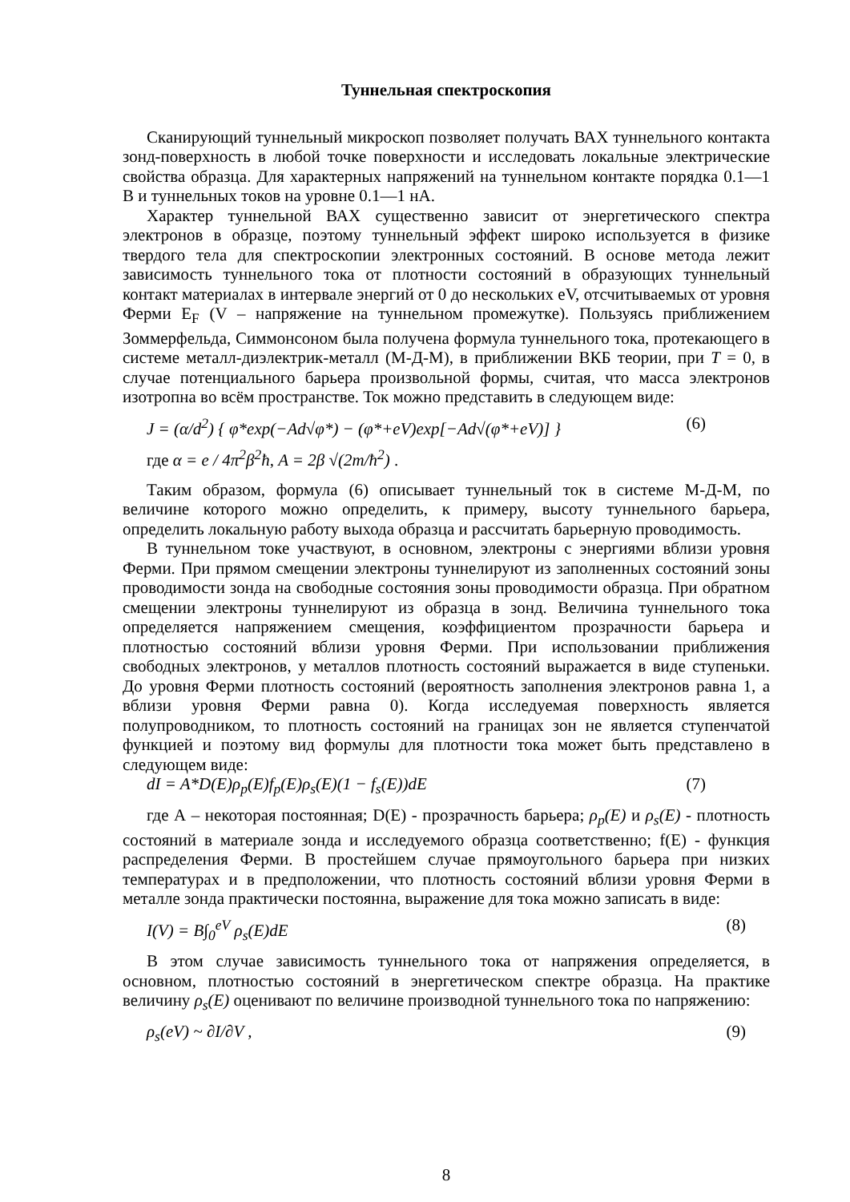Туннельная спектроскопия
Сканирующий туннельный микроскоп позволяет получать ВАХ туннельного контакта зонд-поверхность в любой точке поверхности и исследовать локальные электрические свойства образца. Для характерных напряжений на туннельном контакте порядка 0.1—1 В и туннельных токов на уровне 0.1—1 нА.
Характер туннельной ВАХ существенно зависит от энергетического спектра электронов в образце, поэтому туннельный эффект широко используется в физике твердого тела для спектроскопии электронных состояний. В основе метода лежит зависимость туннельного тока от плотности состояний в образующих туннельный контакт материалах в интервале энергий от 0 до нескольких eV, отсчитываемых от уровня Ферми E<sub>F</sub> (V – напряжение на туннельном промежутке). Пользуясь приближением Зоммерфельда, Симмонсоном была получена формула туннельного тока, протекающего в системе металл-диэлектрик-металл (М-Д-М), в приближении ВКБ теории, при T = 0, в случае потенциального барьера произвольной формы, считая, что масса электронов изотропна во всём пространстве. Ток можно представить в следующем виде:
J = (α/d<sup>2</sup>) { φ*exp(−Ad√φ*) − (φ*+eV)exp[−Ad√(φ*+eV)] } (6)
где α = e / 4π<sup>2</sup>β<sup>2</sup>ħ, A = 2β √(2m/ħ<sup>2</sup>) .
Таким образом, формула (6) описывает туннельный ток в системе М-Д-М, по величине которого можно определить, к примеру, высоту туннельного барьера, определить локальную работу выхода образца и рассчитать барьерную проводимость.
В туннельном токе участвуют, в основном, электроны с энергиями вблизи уровня Ферми. При прямом смещении электроны туннелируют из заполненных состояний зоны проводимости зонда на свободные состояния зоны проводимости образца. При обратном смещении электроны туннелируют из образца в зонд. Величина туннельного тока определяется напряжением смещения, коэффициентом прозрачности барьера и плотностью состояний вблизи уровня Ферми. При использовании приближения свободных электронов, у металлов плотность состояний выражается в виде ступеньки. До уровня Ферми плотность состояний (вероятность заполнения электронов равна 1, а вблизи уровня Ферми равна 0). Когда исследуемая поверхность является полупроводником, то плотность состояний на границах зон не является ступенчатой функцией и поэтому вид формулы для плотности тока может быть представлено в следующем виде:
dI = A*D(E)ρ<sub>p</sub>(E)f<sub>p</sub>(E)ρ<sub>s</sub>(E)(1 − f<sub>s</sub>(E))dE (7)
где А – некоторая постоянная; D(E) - прозрачность барьера; ρ<sub>p</sub>(E) и ρ<sub>s</sub>(E) - плотность состояний в материале зонда и исследуемого образца соответственно; f(E) - функция распределения Ферми. В простейшем случае прямоугольного барьера при низких температурах и в предположении, что плотность состояний вблизи уровня Ферми в металле зонда практически постоянна, выражение для тока можно записать в виде:
I(V) = B∫<sub>0</sub><sup>eV</sup> ρ<sub>s</sub>(E)dE (8)
В этом случае зависимость туннельного тока от напряжения определяется, в основном, плотностью состояний в энергетическом спектре образца. На практике величину ρ<sub>s</sub>(E) оценивают по величине производной туннельного тока по напряжению:
ρ<sub>s</sub>(eV) ~ ∂I/∂V , (9)
8